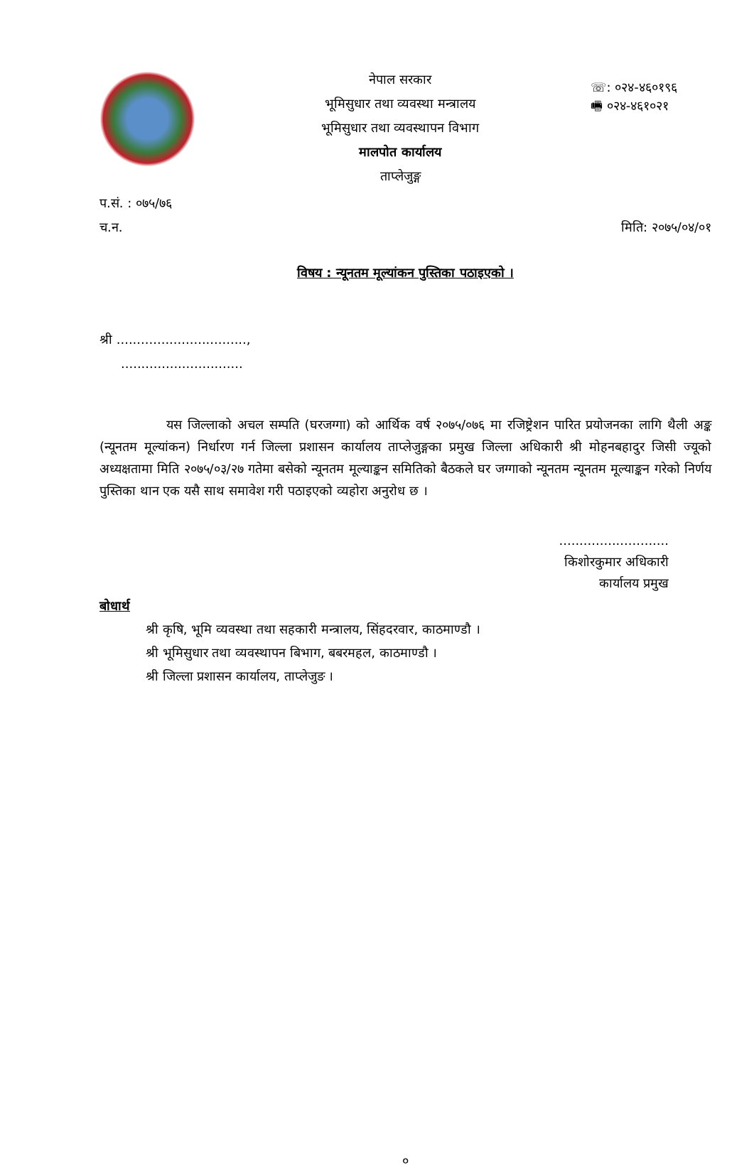नेपाल सरकार
भूमिसुधार तथा व्यवस्था मन्त्रालय
भूमिसुधार तथा व्यवस्थापन विभाग
मालपोत कार्यालय
ताप्लेजुङ्ग
☏: ०२४-४६०१९६
🖷 ०२४-४६१०२१
प.सं. : ०७५/७६
च.न. मिति: २०७५/०४/०१
विषय : न्यूनतम मूल्यांकन पुस्तिका पठाइएको ।
श्री ................................,
..............................
यस जिल्लाको अचल सम्पति (घरजग्गा) को आर्थिक वर्ष २०७५/०७६ मा रजिष्ट्रेशन पारित प्रयोजनका लागि थैली अङ्क (न्यूनतम मूल्यांकन) निर्धारण गर्न जिल्ला प्रशासन कार्यालय ताप्लेजुङ्गका प्रमुख जिल्ला अधिकारी श्री मोहनबहादुर जिसी ज्यूको अध्यक्षतामा मिति २०७५/०३/२७ गतेमा बसेको न्यूनतम मूल्याङ्कन समितिको बैठकले घर जग्गाको न्यूनतम न्यूनतम मूल्याङ्कन गरेको निर्णय पुस्तिका थान एक यसै साथ समावेश गरी पठाइएको व्यहोरा अनुरोध छ ।
...........................
किशोरकुमार अधिकारी
कार्यालय प्रमुख
बोधार्थ
श्री कृषि, भूमि व्यवस्था तथा सहकारी मन्त्रालय, सिंहदरवार, काठमाण्डौ ।
श्री भूमिसुधार तथा व्यवस्थापन बिभाग, बबरमहल, काठमाण्डौ ।
श्री जिल्ला प्रशासन कार्यालय, ताप्लेजुङ ।
०